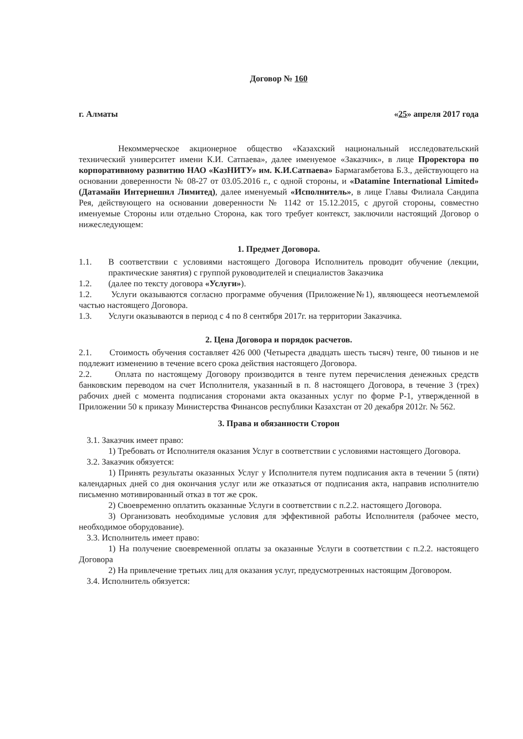Договор № 160
г. Алматы «25» апреля 2017 года
Некоммерческое акционерное общество «Казахский национальный исследовательский технический университет имени К.И. Сатпаева», далее именуемое «Заказчик», в лице Проректора по корпоративному развитию НАО «КазНИТУ» им. К.И.Сатпаева» Бармагамбетова Б.З., действующего на основании доверенности № 08-27 от 03.05.2016 г., с одной стороны, и «Datamine International Limited» (Датамайн Интернешнл Лимитед), далее именуемый «Исполнитель», в лице Главы Филиала Сандипа Рея, действующего на основании доверенности № 1142 от 15.12.2015, с другой стороны, совместно именуемые Стороны или отдельно Сторона, как того требует контекст, заключили настоящий Договор о нижеследующем:
1. Предмет Договора.
1.1. В соответствии с условиями настоящего Договора Исполнитель проводит обучение (лекции, практические занятия) с группой руководителей и специалистов Заказчика
1.2. (далее по тексту договора «Услуги»).
1.2. Услуги оказываются согласно программе обучения (Приложение№1), являющееся неотъемлемой частью настоящего Договора.
1.3. Услуги оказываются в период с 4 по 8 сентября 2017г. на территории Заказчика.
2. Цена Договора и порядок расчетов.
2.1. Стоимость обучения составляет 426 000 (Четыреста двадцать шесть тысяч) тенге, 00 тиынов и не подлежит изменению в течение всего срока действия настоящего Договора.
2.2. Оплата по настоящему Договору производится в тенге путем перечисления денежных средств банковским переводом на счет Исполнителя, указанный в п. 8 настоящего Договора, в течение 3 (трех) рабочих дней с момента подписания сторонами акта оказанных услуг по форме Р-1, утвержденной в Приложении 50 к приказу Министерства Финансов республики Казахстан от 20 декабря 2012г. № 562.
3. Права и обязанности Сторон
3.1. Заказчик имеет право:
1) Требовать от Исполнителя оказания Услуг в соответствии с условиями настоящего Договора.
3.2. Заказчик обязуется:
1) Принять результаты оказанных Услуг у Исполнителя путем подписания акта в течении 5 (пяти) календарных дней со дня окончания услуг или же отказаться от подписания акта, направив исполнителю письменно мотивированный отказ в тот же срок.
2) Своевременно оплатить оказанные Услуги в соответствии с п.2.2. настоящего Договора.
3) Организовать необходимые условия для эффективной работы Исполнителя (рабочее место, необходимое оборудование).
3.3. Исполнитель имеет право:
1) На получение своевременной оплаты за оказанные Услуги в соответствии с п.2.2. настоящего Договора
2) На привлечение третьих лиц для оказания услуг, предусмотренных настоящим Договором.
3.4. Исполнитель обязуется: